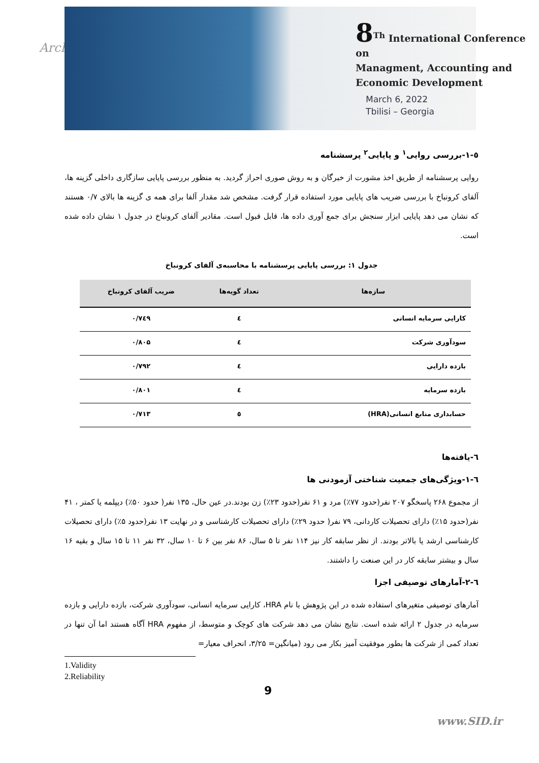Arch
8<sup>Th</sup> International Conference on
Managment, Accounting and
Economic Development
March 6, 2022
Tbilisi – Georgia
٥-١-بررسی روایی<sup>١</sup> و پایایی<sup>٢</sup> پرسشنامه
روایی پرسشنامه از طریق اخذ مشورت از خبرگان و به روش صوری احراز گردید. به منظور بررسی پایایی سازگاری داخلی گزینه ها، آلفای کرونباخ با بررسی ضریب های پایایی مورد استفاده قرار گرفت. مشخص شد مقدار آلفا برای همه ی گزینه ها بالای ۰/۷ هستند که نشان می دهد پایایی ابزار سنجش برای جمع آوری داده ها، قابل قبول است. مقادیر آلفای کرونباخ در جدول ۱ نشان داده شده است.
جدول ۱: بررسی پایایی پرسشنامه با محاسبه‌ی آلفای کرونباخ
| سازه‌ها | تعداد گویه‌ها | ضریب آلفای کرونباخ |
| --- | --- | --- |
| کارایی سرمایه انسانی | ٤ | ۰/۷٤۹ |
| سودآوری شرکت | ٤ | ۰/۸۰۵ |
| بازده دارایی | ٤ | ۰/۷۹۲ |
| بازده سرمایه | ٤ | ۰/۸۰۱ |
| حسابداری منابع انسانی(HRA) | ٥ | ۰/۷۱۳ |
٦-یافته‌ها
٦-١-ویژگی‌های جمعیت شناختی آزمودنی ها
از مجموع ۲۶۸ پاسخگو ۲۰۷ نفر(حدود ۷۷٪) مرد و ۶۱ نفر(حدود ۲۳٪) زن بودند.در عین حال، ۱۳۵ نفر( حدود ۵۰٪) دیپلمه یا کمتر ، ۴۱ نفر(حدود ۱۵٪) دارای تحصیلات کاردانی، ۷۹ نفر( حدود ۲۹٪) دارای تحصیلات کارشناسی و در نهایت ۱۳ نفر(حدود ۵٪) دارای تحصیلات کارشناسی ارشد یا بالاتر بودند. از نظر سابقه کار نیز ۱۱۴ نفر تا ۵ سال، ۸۶ نفر بین ۶ تا ۱۰ سال، ۳۲ نفر ۱۱ تا ۱۵ سال و بقیه ۱۶ سال و بیشتر سابقه کار در این صنعت را داشتند.
٦-٢-آمارهای توصیفی اجزا
آمارهای توصیفی متغیرهای استفاده شده در این پژوهش با نام HRA، کارایی سرمایه انسانی، سودآوری شرکت، بازده دارایی و بازده سرمایه در جدول ۲ ارائه شده است. نتایج نشان می دهد شرکت های کوچک و متوسط، از مفهوم HRA آگاه هستند اما آن تنها در تعداد کمی از شرکت ها بطور موفقیت آمیز بکار می رود (میانگین= ۳/۲۵، انحراف معیار=
1.Validity
2.Reliability
9
www.SID.ir